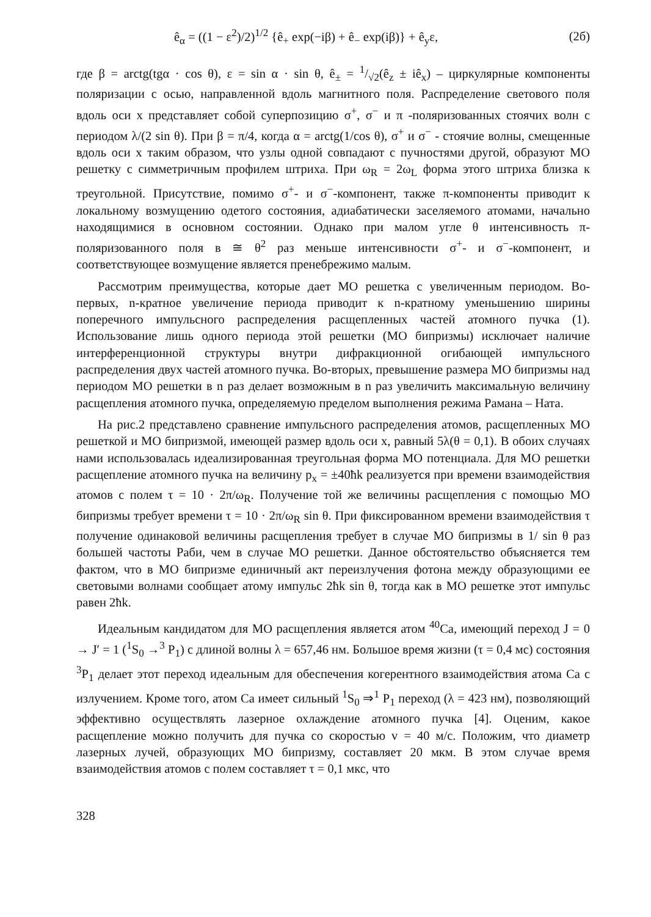ê<sub>α</sub> = ((1 − ε<sup>2</sup>)/2)<sup>1/2</sup> {ê<sub>+</sub> exp(−iβ) + ê<sub>−</sub> exp(iβ)} + ê<sub>y</sub>ε, (2б)
где β = arctg(tgα · cos θ), ε = sin α · sin θ, ê<sub>±</sub> = 1/√2(ê<sub>z</sub> ± iê<sub>x</sub>) – циркулярные компоненты поляризации с осью, направленной вдоль магнитного поля. Распределение светового поля вдоль оси x представляет собой суперпозицию σ<sup>+</sup>, σ<sup>−</sup> и π -поляризованных стоячих волн с периодом λ/(2 sin θ). При β = π/4, когда α = arctg(1/cos θ), σ<sup>+</sup> и σ<sup>−</sup> - стоячие волны, смещенные вдоль оси x таким образом, что узлы одной совпадают с пучностями другой, образуют МО решетку с симметричным профилем штриха. При ω<sub>R</sub> = 2ω<sub>L</sub> форма этого штриха близка к треугольной. Присутствие, помимо σ<sup>+</sup>- и σ<sup>−</sup>-компонент, также π-компоненты приводит к локальному возмущению одетого состояния, адиабатически заселяемого атомами, начально находящимися в основном состоянии. Однако при малом угле θ интенсивность π-поляризованного поля в ≅ θ<sup>2</sup> раз меньше интенсивности σ<sup>+</sup>- и σ<sup>−</sup>-компонент, и соответствующее возмущение является пренебрежимо малым.
Рассмотрим преимущества, которые дает МО решетка с увеличенным периодом. Во-первых, n-кратное увеличение периода приводит к n-кратному уменьшению ширины поперечного импульсного распределения расщепленных частей атомного пучка (1). Использование лишь одного периода этой решетки (МО бипризмы) исключает наличие интерференционной структуры внутри дифракционной огибающей импульсного распределения двух частей атомного пучка. Во-вторых, превышение размера МО бипризмы над периодом МО решетки в n раз делает возможным в n раз увеличить максимальную величину расщепления атомного пучка, определяемую пределом выполнения режима Рамана – Ната.
На рис.2 представлено сравнение импульсного распределения атомов, расщепленных МО решеткой и МО бипризмой, имеющей размер вдоль оси x, равный 5λ(θ = 0,1). В обоих случаях нами использовалась идеализированная треугольная форма МО потенциала. Для МО решетки расщепление атомного пучка на величину p<sub>x</sub> = ±40ħk реализуется при времени взаимодействия атомов с полем τ = 10 · 2π/ω<sub>R</sub>. Получение той же величины расщепления с помощью МО бипризмы требует времени τ = 10 · 2π/ω<sub>R</sub> sin θ. При фиксированном времени взаимодействия τ получение одинаковой величины расщепления требует в случае МО бипризмы в 1/ sin θ раз большей частоты Раби, чем в случае МО решетки. Данное обстоятельство объясняется тем фактом, что в МО бипризме единичный акт переизлучения фотона между образующими ее световыми волнами сообщает атому импульс 2ħk sin θ, тогда как в МО решетке этот импульс равен 2ħk.
Идеальным кандидатом для МО расщепления является атом <sup>40</sup>Ca, имеющий переход J = 0 → J′ = 1 (<sup>1</sup>S<sub>0</sub> →<sup>3</sup> P<sub>1</sub>) с длиной волны λ = 657,46 нм. Большое время жизни (τ = 0,4 мс) состояния <sup>3</sup>P<sub>1</sub> делает этот переход идеальным для обеспечения когерентного взаимодействия атома Ca с излучением. Кроме того, атом Ca имеет сильный <sup>1</sup>S<sub>0</sub> ⇒<sup>1</sup> P<sub>1</sub> переход (λ = 423 нм), позволяющий эффективно осуществлять лазерное охлаждение атомного пучка [4]. Оценим, какое расщепление можно получить для пучка со скоростью v = 40 м/с. Положим, что диаметр лазерных лучей, образующих МО бипризму, составляет 20 мкм. В этом случае время взаимодействия атомов с полем составляет τ = 0,1 мкс, что
328